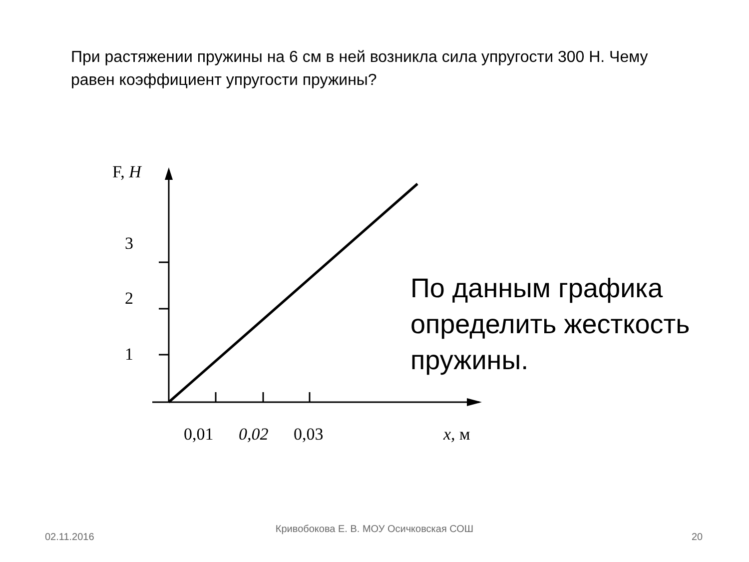При растяжении пружины на 6 см в ней возникла сила упругости 300 Н. Чему равен коэффициент упругости пружины?
F, H
3
2
1
0,01
0,02
0,03
x, м
По данным графика
определить жесткость
пружины.
02.11.2016
Кривобокова Е. В. МОУ Осичковская СОШ
20